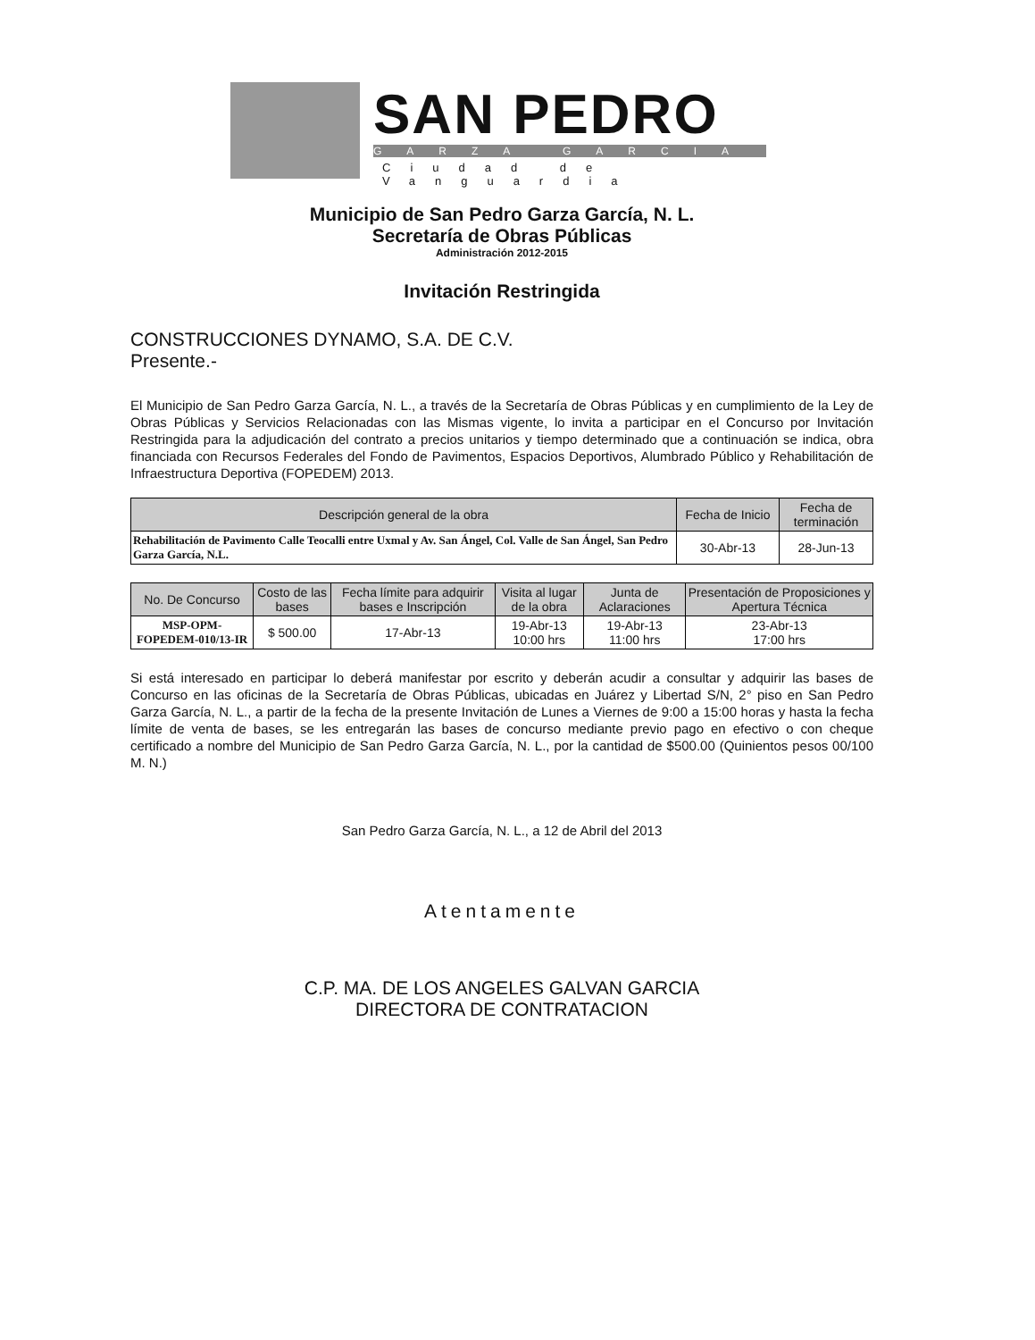SAN PEDRO
GARZA GARCIA
Ciudad de Vanguardia
Municipio de San Pedro Garza García, N. L.
Secretaría de Obras Públicas
Administración 2012-2015
Invitación Restringida
CONSTRUCCIONES DYNAMO, S.A. DE C.V.
Presente.-
El Municipio de San Pedro Garza García, N. L., a través de la Secretaría de Obras Públicas y en cumplimiento de la Ley de Obras Públicas y Servicios Relacionadas con las Mismas vigente, lo invita a participar en el Concurso por Invitación Restringida para la adjudicación del contrato a precios unitarios y tiempo determinado que a continuación se indica, obra financiada con Recursos Federales del Fondo de Pavimentos, Espacios Deportivos, Alumbrado Público y Rehabilitación de Infraestructura Deportiva (FOPEDEM) 2013.
| Descripción general de la obra | Fecha de Inicio | Fecha de terminación |
| --- | --- | --- |
| Rehabilitación de Pavimento Calle Teocalli entre Uxmal y Av. San Ángel, Col. Valle de San Ángel, San Pedro Garza García, N.L. | 30-Abr-13 | 28-Jun-13 |
| No. De Concurso | Costo de las bases | Fecha límite para adquirir bases e Inscripción | Visita al lugar de la obra | Junta de Aclaraciones | Presentación de Proposiciones y Apertura Técnica |
| --- | --- | --- | --- | --- | --- |
| MSP-OPM-FOPEDEM-010/13-IR | $ 500.00 | 17-Abr-13 | 19-Abr-13 10:00 hrs | 19-Abr-13 11:00 hrs | 23-Abr-13 17:00 hrs |
Si está interesado en participar lo deberá manifestar por escrito y deberán acudir a consultar y adquirir las bases de Concurso en las oficinas de la Secretaría de Obras Públicas, ubicadas en Juárez y Libertad S/N, 2° piso en San Pedro Garza García, N. L., a partir de la fecha de la presente Invitación de Lunes a Viernes de 9:00 a 15:00 horas y hasta la fecha límite de venta de bases, se les entregarán las bases de concurso mediante previo pago en efectivo o con cheque certificado a nombre del Municipio de San Pedro Garza García, N. L., por la cantidad de $500.00 (Quinientos pesos 00/100 M. N.)
San Pedro Garza García, N. L., a 12 de Abril del 2013
Atentamente
C.P. MA. DE LOS ANGELES GALVAN GARCIA
DIRECTORA DE CONTRATACION